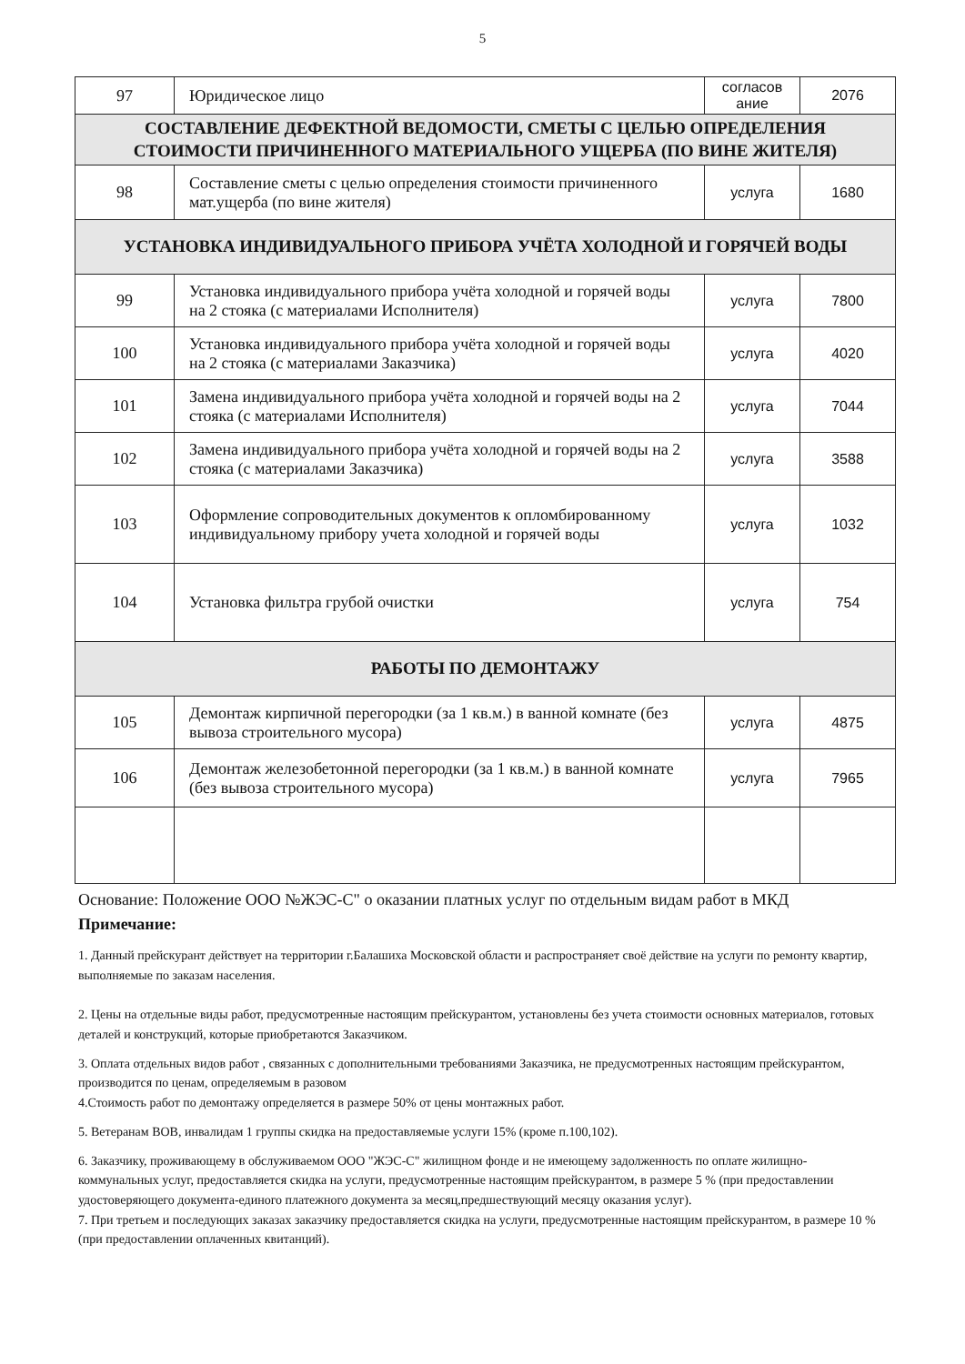5
| 97 | Юридическое лицо | согласов ание | 2076 |
| СОСТАВЛЕНИЕ ДЕФЕКТНОЙ ВЕДОМОСТИ, СМЕТЫ С ЦЕЛЬЮ ОПРЕДЕЛЕНИЯ СТОИМОСТИ ПРИЧИНЕННОГО МАТЕРИАЛЬНОГО УЩЕРБА (ПО ВИНЕ ЖИТЕЛЯ) | | | |
| 98 | Составление сметы с целью определения стоимости причиненного мат.ущерба (по вине жителя) | услуга | 1680 |
| УСТАНОВКА ИНДИВИДУАЛЬНОГО ПРИБОРА УЧЁТА ХОЛОДНОЙ И ГОРЯЧЕЙ ВОДЫ | | | |
| 99 | Установка индивидуального прибора учёта холодной и горячей воды на 2 стояка (с материалами Исполнителя) | услуга | 7800 |
| 100 | Установка индивидуального прибора учёта холодной и горячей воды на 2 стояка (с материалами Заказчика) | услуга | 4020 |
| 101 | Замена индивидуального прибора учёта холодной и горячей воды на 2 стояка (с материалами Исполнителя) | услуга | 7044 |
| 102 | Замена индивидуального прибора учёта холодной и горячей воды на 2 стояка (с материалами Заказчика) | услуга | 3588 |
| 103 | Оформление сопроводительных документов к опломбированному индивидуальному прибору учета холодной и горячей воды | услуга | 1032 |
| 104 | Установка фильтра грубой очистки | услуга | 754 |
| РАБОТЫ ПО ДЕМОНТАЖУ | | | |
| 105 | Демонтаж кирпичной перегородки (за 1 кв.м.) в ванной комнате (без вывоза строительного мусора) | услуга | 4875 |
| 106 | Демонтаж железобетонной перегородки (за 1 кв.м.) в ванной комнате (без вывоза строительного мусора) | услуга | 7965 |
Основание: Положение ООО №ЖЭС-С" о оказании платных услуг по отдельным видам работ в МКД
Примечание:
1. Данный прейскурант действует на территории г.Балашиха Московской области и распространяет своё действие на услуги по ремонту квартир, выполняемые по заказам населения.
2. Цены на отдельные виды работ, предусмотренные настоящим прейскурантом, установлены без учета стоимости основных материалов, готовых деталей и конструкций, которые приобретаются Заказчиком.
3. Оплата отдельных видов работ , связанных с дополнительными требованиями Заказчика, не предусмотренных настоящим прейскурантом, производится по ценам, определяемым в разовом
4.Стоимость работ по демонтажу определяется в размере 50% от цены монтажных работ.
5. Ветеранам ВОВ, инвалидам 1 группы скидка на предоставляемые услуги 15% (кроме п.100,102).
6. Заказчику, проживающему в обслуживаемом ООО "ЖЭС-С" жилищном фонде и не имеющему задолженность по оплате жилищно-коммунальных услуг, предоставляется скидка на услуги, предусмотренные настоящим прейскурантом, в размере 5 % (при предоставлении удостоверяющего документа-единого платежного документа за месяц,предшествующий месяцу оказания услуг).
7. При третьем и последующих заказах заказчику предоставляется скидка на услуги, предусмотренные настоящим прейскурантом, в размере 10 % (при предоставлении оплаченных квитанций).